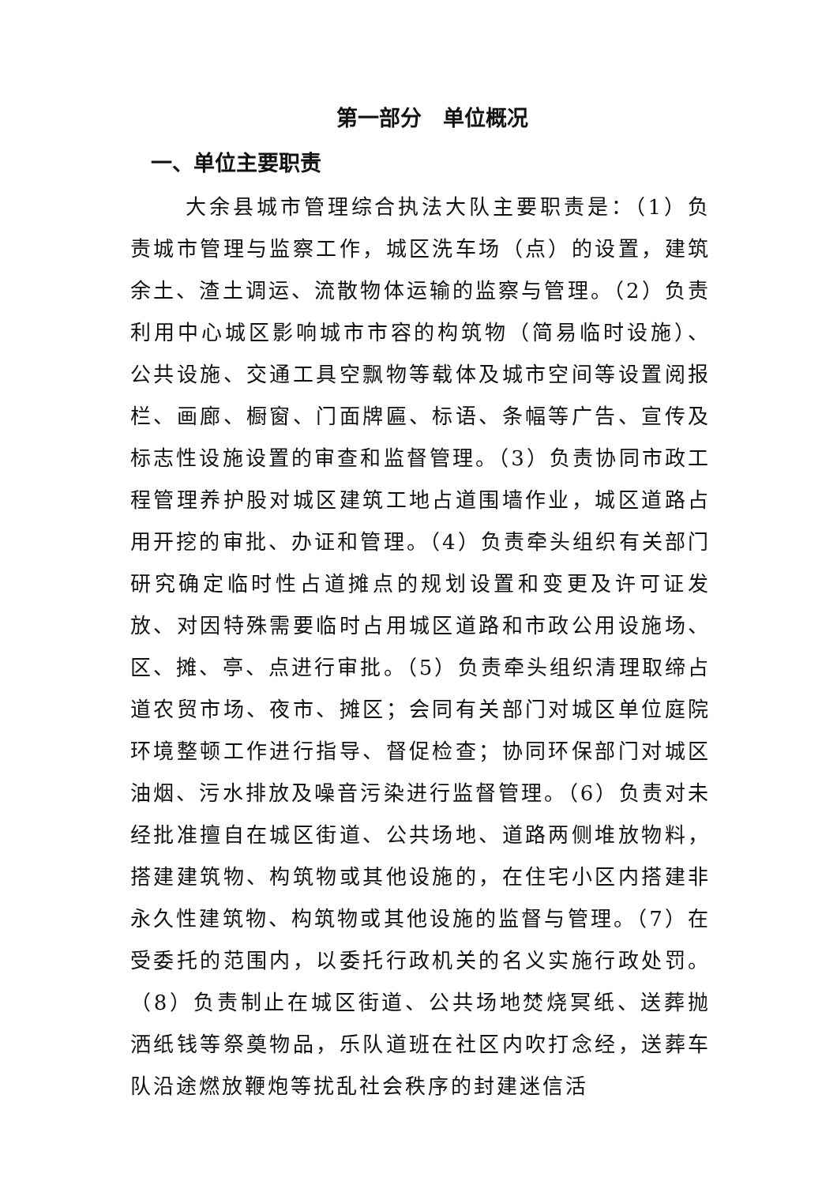第一部分　单位概况
一、单位主要职责
大余县城市管理综合执法大队主要职责是：（1）负责城市管理与监察工作，城区洗车场（点）的设置，建筑余土、渣土调运、流散物体运输的监察与管理。（2）负责利用中心城区影响城市市容的构筑物（简易临时设施）、公共设施、交通工具空飘物等载体及城市空间等设置阅报栏、画廊、橱窗、门面牌匾、标语、条幅等广告、宣传及标志性设施设置的审查和监督管理。（3）负责协同市政工程管理养护股对城区建筑工地占道围墙作业，城区道路占用开挖的审批、办证和管理。（4）负责牵头组织有关部门研究确定临时性占道摊点的规划设置和变更及许可证发放、对因特殊需要临时占用城区道路和市政公用设施场、区、摊、亭、点进行审批。（5）负责牵头组织清理取缔占道农贸市场、夜市、摊区；会同有关部门对城区单位庭院环境整顿工作进行指导、督促检查；协同环保部门对城区油烟、污水排放及噪音污染进行监督管理。（6）负责对未经批准擅自在城区街道、公共场地、道路两侧堆放物料，搭建建筑物、构筑物或其他设施的，在住宅小区内搭建非永久性建筑物、构筑物或其他设施的监督与管理。（7）在受委托的范围内，以委托行政机关的名义实施行政处罚。（8）负责制止在城区街道、公共场地焚烧冥纸、送葬抛洒纸钱等祭奠物品，乐队道班在社区内吹打念经，送葬车队沿途燃放鞭炮等扰乱社会秩序的封建迷信活